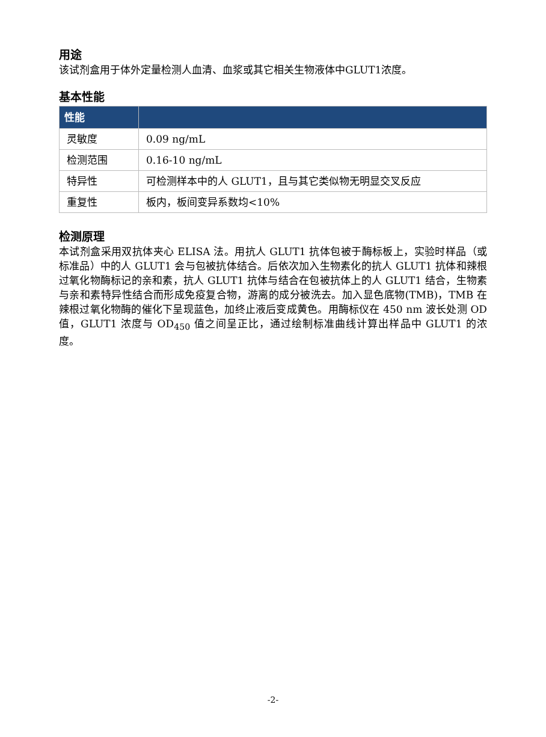用途
该试剂盒用于体外定量检测人血清、血浆或其它相关生物液体中GLUT1浓度。
基本性能
| 性能 | |
| --- | --- |
| 灵敏度 | 0.09 ng/mL |
| 检测范围 | 0.16-10 ng/mL |
| 特异性 | 可检测样本中的人 GLUT1，且与其它类似物无明显交叉反应 |
| 重复性 | 板内，板间变异系数均<10% |
检测原理
本试剂盒采用双抗体夹心 ELISA 法。用抗人 GLUT1 抗体包被于酶标板上，实验时样品（或标准品）中的人 GLUT1 会与包被抗体结合。后依次加入生物素化的抗人 GLUT1 抗体和辣根过氧化物酶标记的亲和素，抗人 GLUT1 抗体与结合在包被抗体上的人 GLUT1 结合，生物素与亲和素特异性结合而形成免疫复合物，游离的成分被洗去。加入显色底物(TMB)，TMB 在辣根过氧化物酶的催化下呈现蓝色，加终止液后变成黄色。用酶标仪在 450 nm 波长处测 OD 值，GLUT1 浓度与 OD<sub>450</sub> 值之间呈正比，通过绘制标准曲线计算出样品中 GLUT1 的浓度。
-2-